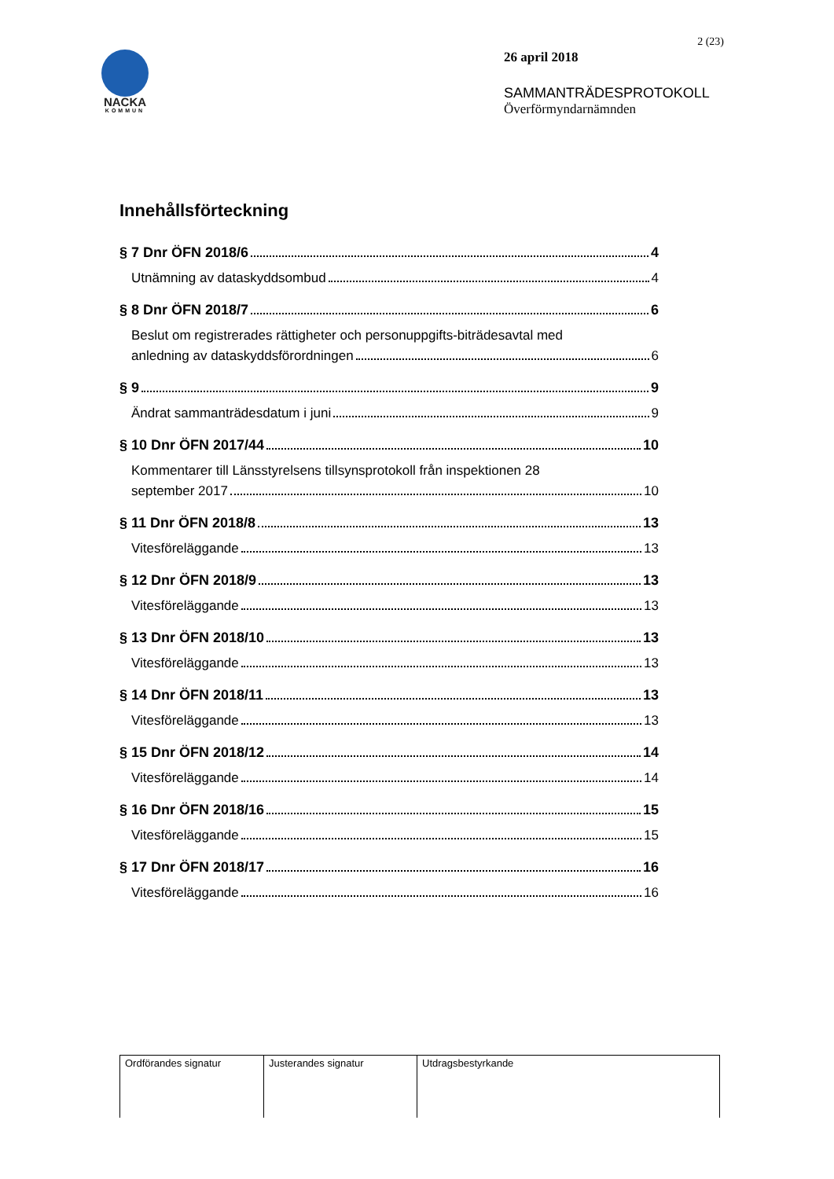NACKA
KOMMUN
2 (23)
26 april 2018
SAMMANTRÄDESPROTOKOLL
Överförmyndarnämnden
Innehållsförteckning
§ 7 Dnr ÖFN 2018/6 4
Utnämning av dataskyddsombud 4
§ 8 Dnr ÖFN 2018/7 6
Beslut om registrerades rättigheter och personuppgifts-biträdesavtal med
anledning av dataskyddsförordningen 6
§ 9 9
Ändrat sammanträdesdatum i juni 9
§ 10 Dnr ÖFN 2017/44 10
Kommentarer till Länsstyrelsens tillsynsprotokoll från inspektionen 28
september 2017 10
§ 11 Dnr ÖFN 2018/8 13
Vitesföreläggande 13
§ 12 Dnr ÖFN 2018/9 13
Vitesföreläggande 13
§ 13 Dnr ÖFN 2018/10 13
Vitesföreläggande 13
§ 14 Dnr ÖFN 2018/11 13
Vitesföreläggande 13
§ 15 Dnr ÖFN 2018/12 14
Vitesföreläggande 14
§ 16 Dnr ÖFN 2018/16 15
Vitesföreläggande 15
§ 17 Dnr ÖFN 2018/17 16
Vitesföreläggande 16
| Ordförandes signatur | Justerandes signatur | Utdragsbestyrkande |